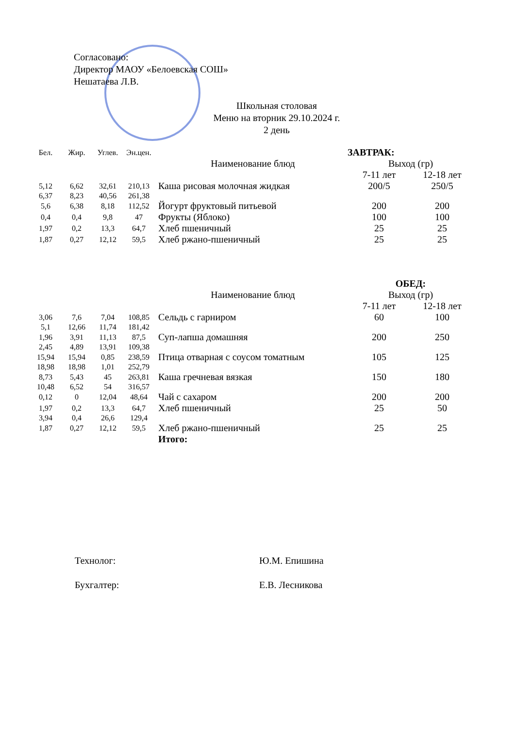Согласовано:
Директор МАОУ «Белоевская СОШ»
Нешатаева Л.В.
Школьная столовая
Меню на вторник 29.10.2024 г.
2 день
| Бел. | Жир. | Углев. | Эн.цен. | | ЗАВТРАК: | |
| --- | --- | --- | --- | --- | --- | --- |
| | | | | Наименование блюд | Выход (гр) | |
| | | | | | 7-11 лет | 12-18 лет |
| 5,12 | 6,62 | 32,61 | 210,13 | Каша рисовая молочная жидкая | 200/5 | 250/5 |
| 6,37 | 8,23 | 40,56 | 261,38 | | | |
| 5,6 | 6,38 | 8,18 | 112,52 | Йогурт фруктовый питьевой | 200 | 200 |
| 0,4 | 0,4 | 9,8 | 47 | Фрукты (Яблоко) | 100 | 100 |
| 1,97 | 0,2 | 13,3 | 64,7 | Хлеб пшеничный | 25 | 25 |
| 1,87 | 0,27 | 12,12 | 59,5 | Хлеб ржано-пшеничный | 25 | 25 |
| | | | | | ОБЕД: | |
| | | | | Наименование блюд | Выход (гр) | |
| | | | | | 7-11 лет | 12-18 лет |
| 3,06 | 7,6 | 7,04 | 108,85 | Сельдь с гарниром | 60 | 100 |
| 5,1 | 12,66 | 11,74 | 181,42 | | | |
| 1,96 | 3,91 | 11,13 | 87,5 | Суп-лапша домашняя | 200 | 250 |
| 2,45 | 4,89 | 13,91 | 109,38 | | | |
| 15,94 | 15,94 | 0,85 | 238,59 | Птица отварная с соусом томатным | 105 | 125 |
| 18,98 | 18,98 | 1,01 | 252,79 | | | |
| 8,73 | 5,43 | 45 | 263,81 | Каша гречневая вязкая | 150 | 180 |
| 10,48 | 6,52 | 54 | 316,57 | | | |
| 0,12 | 0 | 12,04 | 48,64 | Чай с сахаром | 200 | 200 |
| 1,97 | 0,2 | 13,3 | 64,7 | Хлеб пшеничный | 25 | 50 |
| 3,94 | 0,4 | 26,6 | 129,4 | | | |
| 1,87 | 0,27 | 12,12 | 59,5 | Хлеб ржано-пшеничный | 25 | 25 |
| | | | | Итого: | | |
Технолог: Ю.М. Епишина
Бухгалтер: Е.В. Лесникова